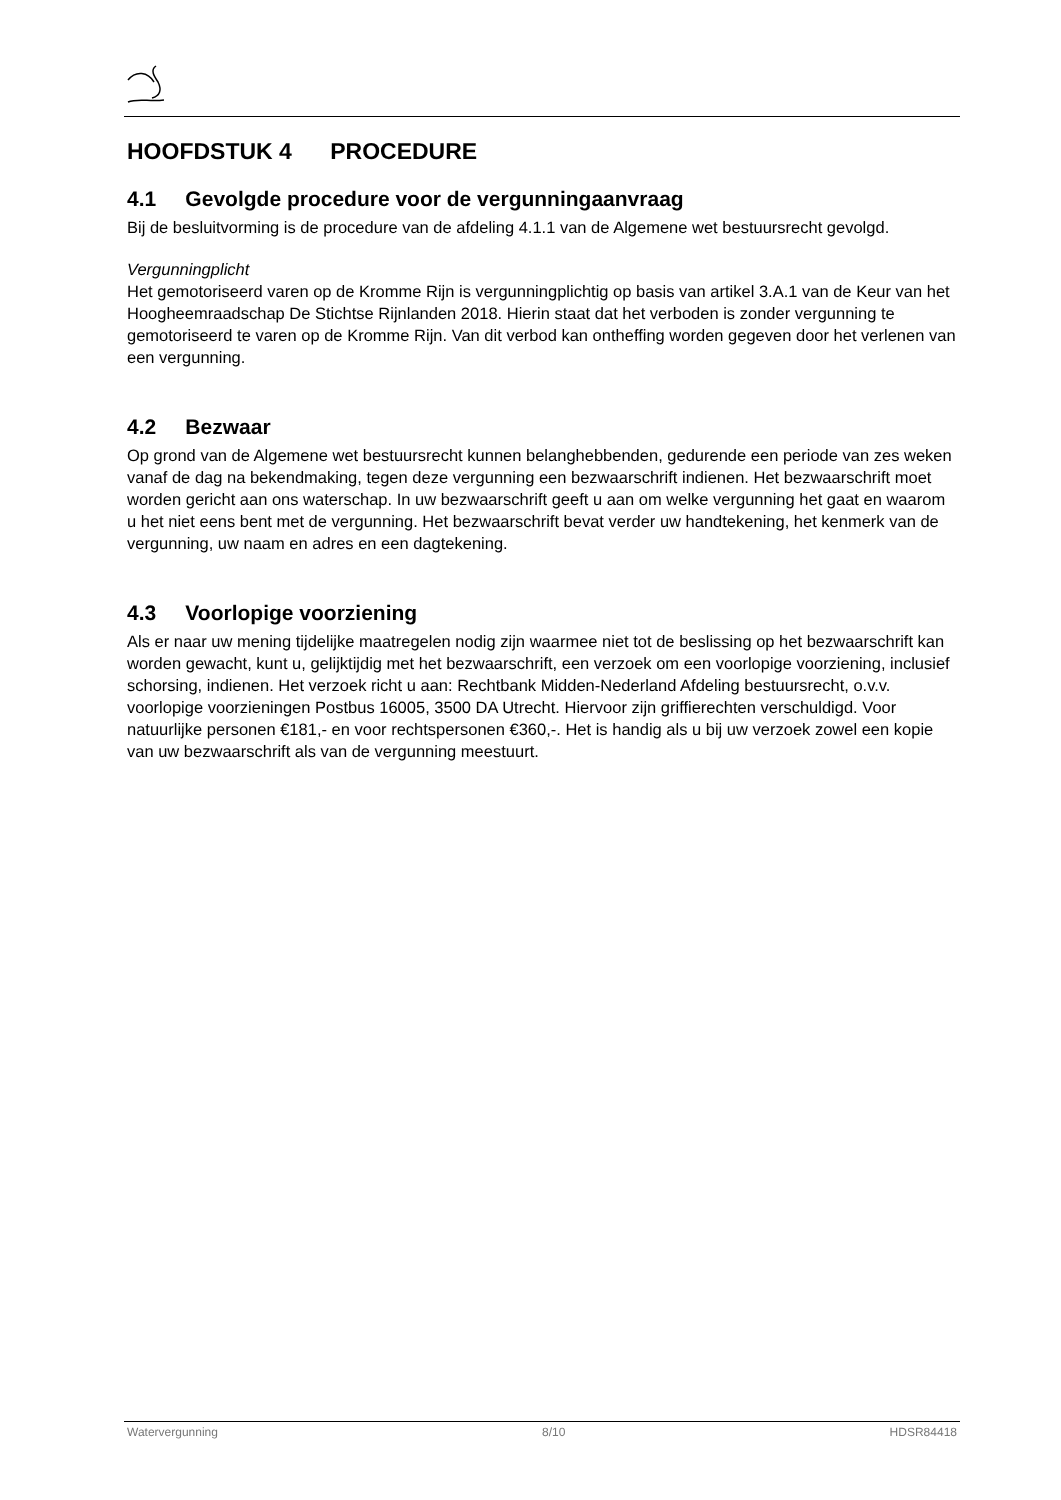HOOFDSTUK 4 PROCEDURE
4.1 Gevolgde procedure voor de vergunningaanvraag
Bij de besluitvorming is de procedure van de afdeling 4.1.1 van de Algemene wet bestuursrecht gevolgd.
Vergunningplicht
Het gemotoriseerd varen op de Kromme Rijn is vergunningplichtig op basis van artikel 3.A.1 van de Keur van het Hoogheemraadschap De Stichtse Rijnlanden 2018. Hierin staat dat het verboden is zonder vergunning te gemotoriseerd te varen op de Kromme Rijn. Van dit verbod kan ontheffing worden gegeven door het verlenen van een vergunning.
4.2 Bezwaar
Op grond van de Algemene wet bestuursrecht kunnen belanghebbenden, gedurende een periode van zes weken vanaf de dag na bekendmaking, tegen deze vergunning een bezwaarschrift indienen. Het bezwaarschrift moet worden gericht aan ons waterschap. In uw bezwaarschrift geeft u aan om welke vergunning het gaat en waarom u het niet eens bent met de vergunning. Het bezwaarschrift bevat verder uw handtekening, het kenmerk van de vergunning, uw naam en adres en een dagtekening.
4.3 Voorlopige voorziening
Als er naar uw mening tijdelijke maatregelen nodig zijn waarmee niet tot de beslissing op het bezwaarschrift kan worden gewacht, kunt u, gelijktijdig met het bezwaarschrift, een verzoek om een voorlopige voorziening, inclusief schorsing, indienen. Het verzoek richt u aan: Rechtbank Midden-Nederland Afdeling bestuursrecht, o.v.v. voorlopige voorzieningen Postbus 16005, 3500 DA Utrecht. Hiervoor zijn griffierechten verschuldigd. Voor natuurlijke personen €181,- en voor rechtspersonen €360,-. Het is handig als u bij uw verzoek zowel een kopie van uw bezwaarschrift als van de vergunning meestuurt.
Watervergunning 8/10 HDSR84418